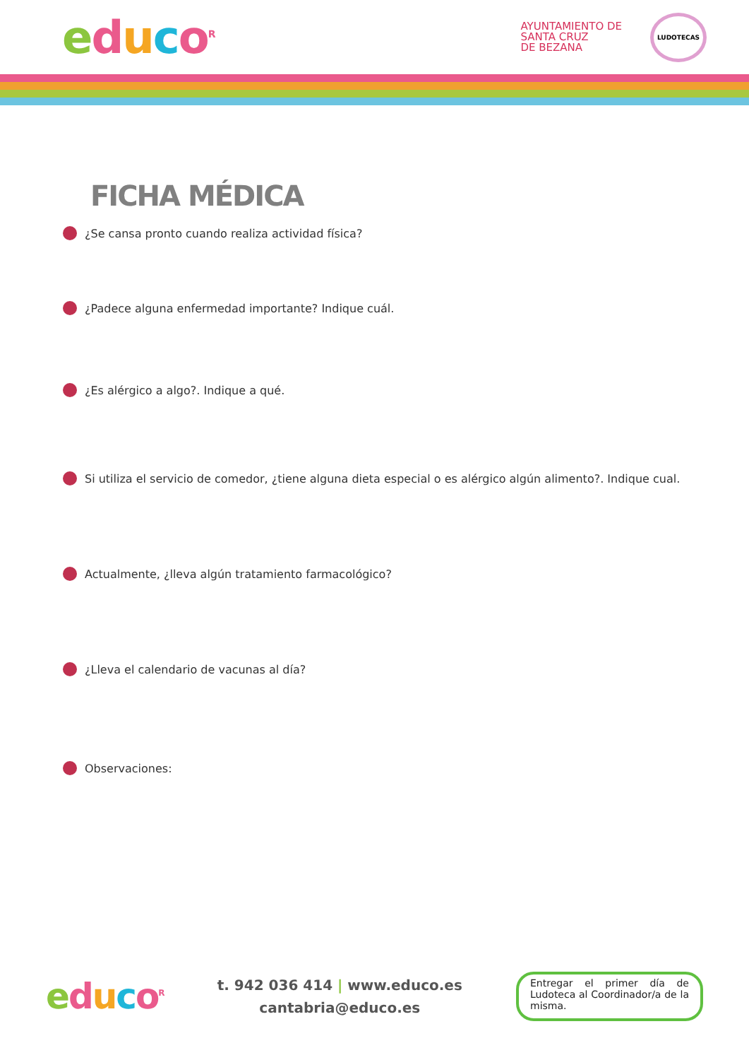educo<sup>R</sup>
AYUNTAMIENTO DE
SANTA CRUZ
DE BEZANA
LUDOTECAS
FICHA MÉDICA
¿Se cansa pronto cuando realiza actividad física?
¿Padece alguna enfermedad importante? Indique cuál.
¿Es alérgico a algo?. Indique a qué.
Si utiliza el servicio de comedor, ¿tiene alguna dieta especial o es alérgico algún alimento?. Indique cual.
Actualmente, ¿lleva algún tratamiento farmacológico?
¿Lleva el calendario de vacunas al día?
Observaciones:
educo<sup>R</sup>
t. 942 036 414 | www.educo.es
cantabria@educo.es
Entregar el primer día de Ludoteca al Coordinador/a de la misma.